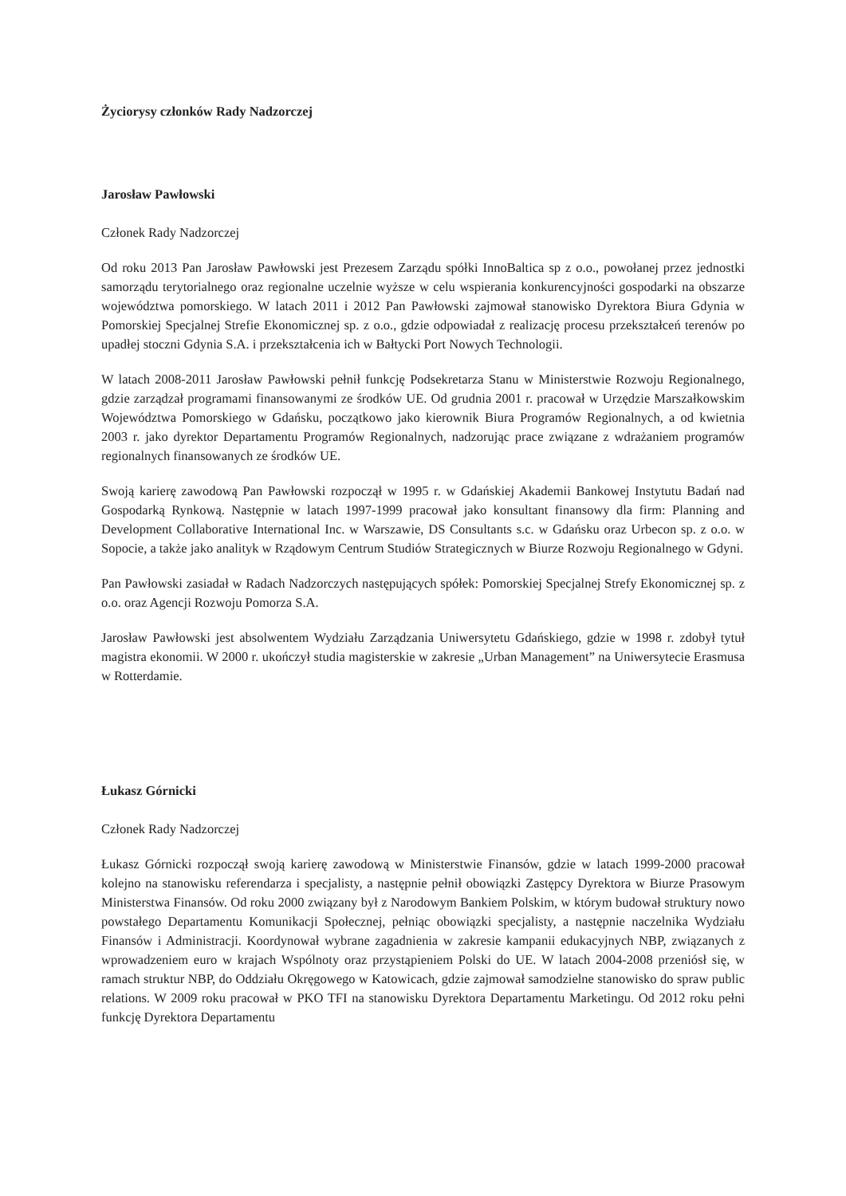Życiorysy członków Rady Nadzorczej
Jarosław Pawłowski
Członek Rady Nadzorczej
Od roku 2013 Pan Jarosław Pawłowski jest Prezesem Zarządu spółki InnoBaltica sp z o.o., powołanej przez jednostki samorządu terytorialnego oraz regionalne uczelnie wyższe w celu wspierania konkurencyjności gospodarki na obszarze województwa pomorskiego. W latach 2011 i 2012 Pan Pawłowski zajmował stanowisko Dyrektora Biura Gdynia w Pomorskiej Specjalnej Strefie Ekonomicznej sp. z o.o., gdzie odpowiadał z realizację procesu przekształceń terenów po upadłej stoczni Gdynia S.A. i przekształcenia ich w Bałtycki Port Nowych Technologii.
W latach 2008-2011 Jarosław Pawłowski pełnił funkcję Podsekretarza Stanu w Ministerstwie Rozwoju Regionalnego, gdzie zarządzał programami finansowanymi ze środków UE. Od grudnia 2001 r. pracował w Urzędzie Marszałkowskim Województwa Pomorskiego w Gdańsku, początkowo jako kierownik Biura Programów Regionalnych, a od kwietnia 2003 r. jako dyrektor Departamentu Programów Regionalnych, nadzorując prace związane z wdrażaniem programów regionalnych finansowanych ze środków UE.
Swoją karierę zawodową Pan Pawłowski rozpoczął w 1995 r. w Gdańskiej Akademii Bankowej Instytutu Badań nad Gospodarką Rynkową. Następnie w latach 1997-1999 pracował jako konsultant finansowy dla firm: Planning and Development Collaborative International Inc. w Warszawie, DS Consultants s.c. w Gdańsku oraz Urbecon sp. z o.o. w Sopocie, a także jako analityk w Rządowym Centrum Studiów Strategicznych w Biurze Rozwoju Regionalnego w Gdyni.
Pan Pawłowski zasiadał w Radach Nadzorczych następujących spółek: Pomorskiej Specjalnej Strefy Ekonomicznej sp. z o.o. oraz Agencji Rozwoju Pomorza S.A.
Jarosław Pawłowski jest absolwentem Wydziału Zarządzania Uniwersytetu Gdańskiego, gdzie w 1998 r. zdobył tytuł magistra ekonomii. W 2000 r. ukończył studia magisterskie w zakresie „Urban Management” na Uniwersytecie Erasmusa w Rotterdamie.
Łukasz Górnicki
Członek Rady Nadzorczej
Łukasz Górnicki rozpoczął swoją karierę zawodową w Ministerstwie Finansów, gdzie w latach 1999-2000 pracował kolejno na stanowisku referendarza i specjalisty, a następnie pełnił obowiązki Zastępcy Dyrektora w Biurze Prasowym Ministerstwa Finansów. Od roku 2000 związany był z Narodowym Bankiem Polskim, w którym budował struktury nowo powstałego Departamentu Komunikacji Społecznej, pełniąc obowiązki specjalisty, a następnie naczelnika Wydziału Finansów i Administracji. Koordynował wybrane zagadnienia w zakresie kampanii edukacyjnych NBP, związanych z wprowadzeniem euro w krajach Wspólnoty oraz przystąpieniem Polski do UE. W latach 2004-2008 przeniósł się, w ramach struktur NBP, do Oddziału Okręgowego w Katowicach, gdzie zajmował samodzielne stanowisko do spraw public relations. W 2009 roku pracował w PKO TFI na stanowisku Dyrektora Departamentu Marketingu. Od 2012 roku pełni funkcję Dyrektora Departamentu